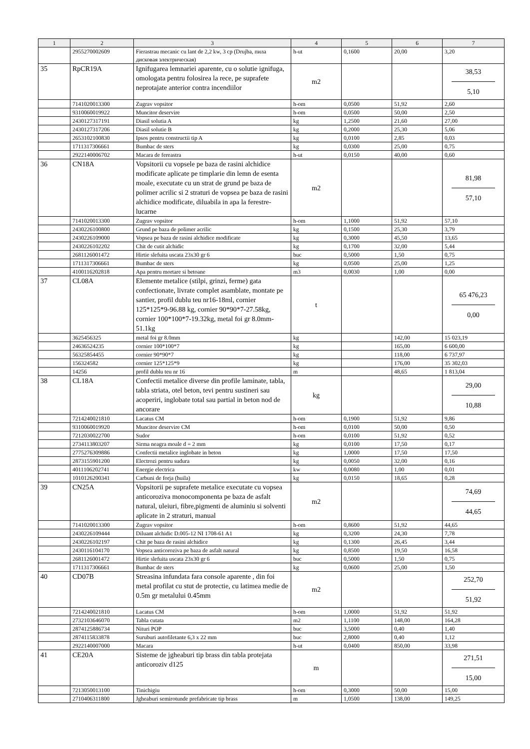| 1 | 2 | 3 | 4 | 5 | 6 | 7 |
| --- | --- | --- | --- | --- | --- | --- |
| | 2955270002609 | Fierastrau mecanic cu lant de 2,2 kw, 3 cp (Drujba, пила дисковая электрическая) | h-ut | 0,1600 | 20,00 | 3,20 |
| 35 | RpCR19A | Ignifugarea lemnariei aparente, cu o solutie ignifuga, omologata pentru folosirea la rece, pe suprafete neprotajate anterior contra incendiilor | m2 | | | 38,53 5,10 |
| | 7141020013300 | Zugrav vopsitor | h-om | 0,0500 | 51,92 | 2,60 |
| | 9310060019922 | Muncitor deservire | h-om | 0,0500 | 50,00 | 2,50 |
| | 2430127317191 | Diasil solutia A | kg | 1,2500 | 21,60 | 27,00 |
| | 2430127317206 | Diasil solutie B | kg | 0,2000 | 25,30 | 5,06 |
| | 2653102100830 | Ipsos pentru constructii tip A | kg | 0,0100 | 2,85 | 0,03 |
| | 1711317306661 | Bumbac de sters | kg | 0,0300 | 25,00 | 0,75 |
| | 2922140006702 | Macara de fereastra | h-ut | 0,0150 | 40,00 | 0,60 |
| 36 | CN18A | Vopsitorii cu vopsele pe baza de rasini alchidice modificate aplicate pe timplarie din lemn de esenta moale, executate cu un strat de grund pe baza de polimer acrilic si 2 straturi de vopsea pe baza de rasini alchidice modificate, diluabila in apa la ferestre-lucarne | m2 | | | 81,98 57,10 |
| | 7141020013300 | Zugrav vopsitor | h-om | 1,1000 | 51,92 | 57,10 |
| | 2430226100800 | Grund pe baza de polimer acrilic | kg | 0,1500 | 25,30 | 3,79 |
| | 2430226109000 | Vopsea pe baza de rasini alchidice modificate | kg | 0,3000 | 45,50 | 13,65 |
| | 2430226102202 | Chit de cutit alchidic | kg | 0,1700 | 32,00 | 5,44 |
| | 2681126001472 | Hirtie slefuita uscata 23x30 gr 6 | buc | 0,5000 | 1,50 | 0,75 |
| | 1711317306661 | Bumbac de sters | kg | 0,0500 | 25,00 | 1,25 |
| | 4100116202818 | Apa pentru mortare si betoane | m3 | 0,0030 | 1,00 | 0,00 |
| 37 | CL08A | Elemente metalice (stilpi, grinzi, ferme) gata confectionate, livrate complet asamblate, montate pe santier, profil dublu teu nr16-18ml, cornier 125*125*9-96.88 kg, cornier 90*90*7-27.58kg, cornier 100*100*7-19.32kg, metal foi gr 8.0mm-51.1kg | t | | | 65 476,23 0,00 |
| | 3625456325 | metal foi gr 8.0mm | kg | | 142,00 | 15 023,19 |
| | 24636524235 | cornier 100*100*7 | kg | | 165,00 | 6 600,00 |
| | 56325854455 | cornier 90*90*7 | kg | | 118,00 | 6 737,97 |
| | 156324582 | cornier 125*125*9 | kg | | 176,00 | 35 302,03 |
| | 14256 | profil dublu teu nr 16 | m | | 48,65 | 1 813,04 |
| 38 | CL18A | Confectii metalice diverse din profile laminate, tabla, tabla striata, otel beton, tevi pentru sustineri sau acoperiri, inglobate total sau partial in beton nod de ancorare | kg | | | 29,00 10,88 |
| | 7214240021810 | Lacatus CM | h-om | 0,1900 | 51,92 | 9,86 |
| | 9310060019920 | Muncitor deservire CM | h-om | 0,0100 | 50,00 | 0,50 |
| | 7212030022700 | Sudor | h-om | 0,0100 | 51,92 | 0,52 |
| | 2734113803207 | Sirma neagra moale d = 2 mm | kg | 0,0100 | 17,50 | 0,17 |
| | 2775276309886 | Confectii metalice inglobate in beton | kg | 1,0000 | 17,50 | 17,50 |
| | 2873155901200 | Electrozi pentru sudura | kg | 0,0050 | 32,00 | 0,16 |
| | 4011106202741 | Energie electrica | kw | 0,0080 | 1,00 | 0,01 |
| | 1010126200341 | Carbuni de forja (huila) | kg | 0,0150 | 18,65 | 0,28 |
| 39 | CN25A | Vopsitorii pe suprafete metalice executate cu vopsea anticoroziva monocomponenta pe baza de asfalt natural, uleiuri, fibre,pigmenti de aluminiu si solventi aplicate in 2 straturi, manual | m2 | | | 74,69 44,65 |
| | 7141020013300 | Zugrav vopsitor | h-om | 0,8600 | 51,92 | 44,65 |
| | 2430226109444 | Diluant alchidic D.005-12 NI 1708-61 A1 | kg | 0,3200 | 24,30 | 7,78 |
| | 2430226102197 | Chit pe baza de rasini alchidice | kg | 0,1300 | 26,45 | 3,44 |
| | 2430116104170 | Vopsea anticoroziva pe baza de asfalt natural | kg | 0,8500 | 19,50 | 16,58 |
| | 2681126001472 | Hirtie slefuita uscata 23x30 gr 6 | buc | 0,5000 | 1,50 | 0,75 |
| | 1711317306661 | Bumbac de sters | kg | 0,0600 | 25,00 | 1,50 |
| 40 | CD07B | Streasina infundata fara console aparente , din foi metal profilat cu stut de protectie, cu latimea medie de 0.5m gr metalului 0.45mm | m2 | | | 252,70 51,92 |
| | 7214240021810 | Lacatus CM | h-om | 1,0000 | 51,92 | 51,92 |
| | 2732103646070 | Tabla cutata | m2 | 1,1100 | 148,00 | 164,28 |
| | 2874125886734 | Nituri POP | buc | 3,5000 | 0,40 | 1,40 |
| | 2874115833878 | Suruburi autofiletante 6,3 x 22 mm | buc | 2,8000 | 0,40 | 1,12 |
| | 2922140007000 | Macara | h-ut | 0,0400 | 850,00 | 33,98 |
| 41 | CE20A | Sisteme de jgheaburi tip brass din tabla protejata anticoroziv d125 | m | | | 271,51 15,00 |
| | 7213050013100 | Tinichigiu | h-om | 0,3000 | 50,00 | 15,00 |
| | 2710406311800 | Jgheaburi semirotunde prefabricate tip brass | m | 1,0500 | 138,00 | 149,25 |